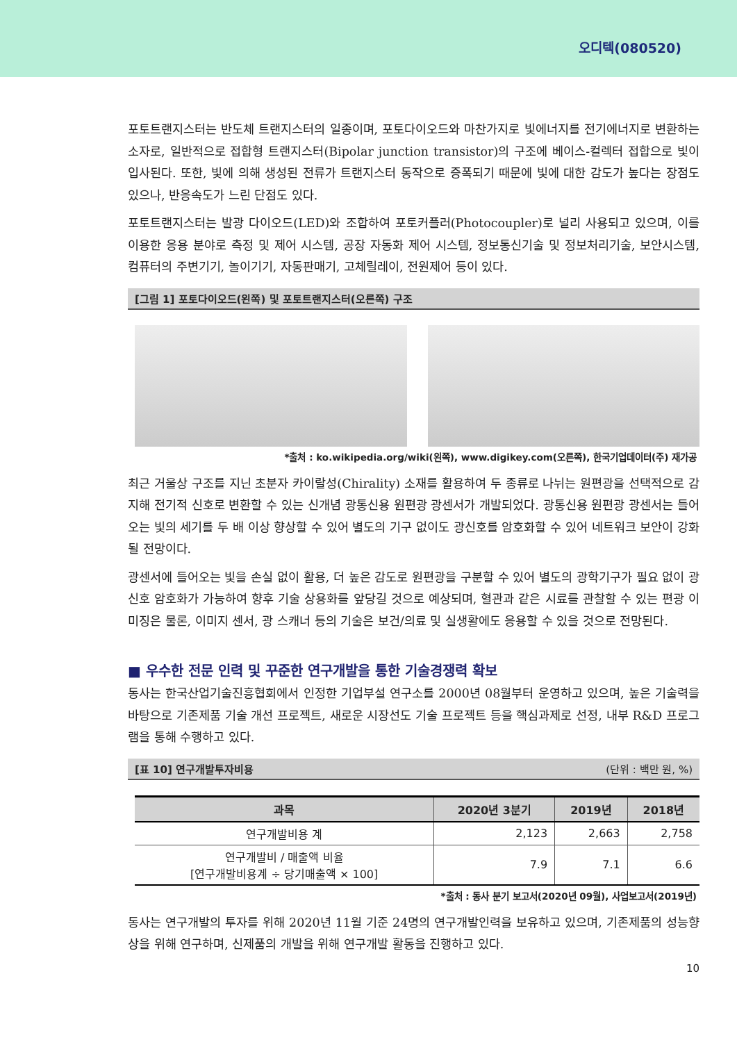오디텍(080520)
포토트랜지스터는 반도체 트랜지스터의 일종이며, 포토다이오드와 마찬가지로 빛에너지를 전기에너지로 변환하는 소자로, 일반적으로 접합형 트랜지스터(Bipolar junction transistor)의 구조에 베이스-컬렉터 접합으로 빛이 입사된다. 또한, 빛에 의해 생성된 전류가 트랜지스터 동작으로 증폭되기 때문에 빛에 대한 감도가 높다는 장점도 있으나, 반응속도가 느린 단점도 있다.
포토트랜지스터는 발광 다이오드(LED)와 조합하여 포토커플러(Photocoupler)로 널리 사용되고 있으며, 이를 이용한 응용 분야로 측정 및 제어 시스템, 공장 자동화 제어 시스템, 정보통신기술 및 정보처리기술, 보안시스템, 컴퓨터의 주변기기, 놀이기기, 자동판매기, 고체릴레이, 전원제어 등이 있다.
[그림 1] 포토다이오드(왼쪽) 및 포토트랜지스터(오른쪽) 구조
*출처 : ko.wikipedia.org/wiki(왼쪽), www.digikey.com(오른쪽), 한국기업데이터(주) 재가공
최근 거울상 구조를 지닌 초분자 카이랄성(Chirality) 소재를 활용하여 두 종류로 나뉘는 원편광을 선택적으로 감지해 전기적 신호로 변환할 수 있는 신개념 광통신용 원편광 광센서가 개발되었다. 광통신용 원편광 광센서는 들어오는 빛의 세기를 두 배 이상 향상할 수 있어 별도의 기구 없이도 광신호를 암호화할 수 있어 네트워크 보안이 강화될 전망이다.
광센서에 들어오는 빛을 손실 없이 활용, 더 높은 감도로 원편광을 구분할 수 있어 별도의 광학기구가 필요 없이 광신호 암호화가 가능하여 향후 기술 상용화를 앞당길 것으로 예상되며, 혈관과 같은 시료를 관찰할 수 있는 편광 이미징은 물론, 이미지 센서, 광 스캐너 등의 기술은 보건/의료 및 실생활에도 응용할 수 있을 것으로 전망된다.
■ 우수한 전문 인력 및 꾸준한 연구개발을 통한 기술경쟁력 확보
동사는 한국산업기술진흥협회에서 인정한 기업부설 연구소를 2000년 08월부터 운영하고 있으며, 높은 기술력을 바탕으로 기존제품 기술 개선 프로젝트, 새로운 시장선도 기술 프로젝트 등을 핵심과제로 선정, 내부 R&D 프로그램을 통해 수행하고 있다.
[표 10] 연구개발투자비용 (단위 : 백만 원, %)
| 과목 | 2020년 3분기 | 2019년 | 2018년 |
| --- | --- | --- | --- |
| 연구개발비용 계 | 2,123 | 2,663 | 2,758 |
| 연구개발비 / 매출액 비율 [연구개발비용계 ÷ 당기매출액 × 100] | 7.9 | 7.1 | 6.6 |
*출처 : 동사 분기 보고서(2020년 09월), 사업보고서(2019년)
동사는 연구개발의 투자를 위해 2020년 11월 기준 24명의 연구개발인력을 보유하고 있으며, 기존제품의 성능향상을 위해 연구하며, 신제품의 개발을 위해 연구개발 활동을 진행하고 있다.
10